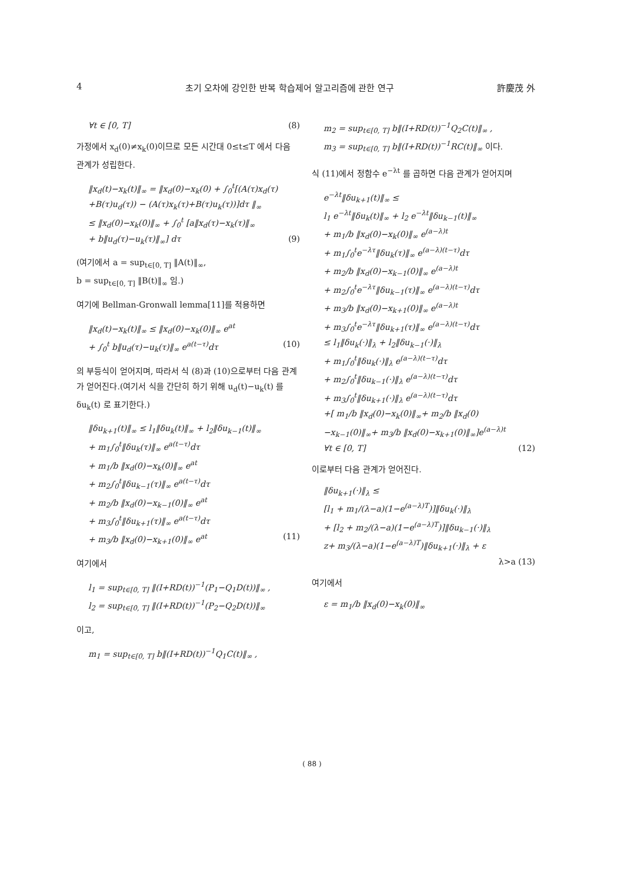4 초기 오차에 강인한 반복 학습제어 알고리즘에 관한 연구 許慶茂 外
∀t ∈ [0, T] (8)
가정에서 x<sub>d</sub>(0)≠x<sub>k</sub>(0)이므로 모든 시간대 0≤t≤T 에서 다음 관계가 성립한다.
‖x<sub>d</sub>(t)−x<sub>k</sub>(t)‖<sub>∞</sub> = ‖x<sub>d</sub>(0)−x<sub>k</sub>(0) + ∫<sub>0</sub><sup>t</sup>[(A(τ)x<sub>d</sub>(τ)
+B(τ)u<sub>d</sub>(τ)) − (A(τ)x<sub>k</sub>(τ)+B(τ)u<sub>k</sub>(τ))]dτ ‖<sub>∞</sub>
≤ ‖x<sub>d</sub>(0)−x<sub>k</sub>(0)‖<sub>∞</sub> + ∫<sub>0</sub><sup>t</sup> [a‖x<sub>d</sub>(τ)−x<sub>k</sub>(τ)‖<sub>∞</sub>
+ b‖u<sub>d</sub>(τ)−u<sub>k</sub>(τ)‖<sub>∞</sub>] dτ (9)
(여기에서 a = sup<sub>t∈[0, T]</sub> ‖A(t)‖<sub>∞</sub>,
b = sup<sub>t∈[0, T]</sub> ‖B(t)‖<sub>∞</sub> 임.)
여기에 Bellman-Gronwall lemma[11]를 적용하면
‖x<sub>d</sub>(t)−x<sub>k</sub>(t)‖<sub>∞</sub> ≤ ‖x<sub>d</sub>(0)−x<sub>k</sub>(0)‖<sub>∞</sub> e<sup>at</sup>
+ ∫<sub>0</sub><sup>t</sup> b‖u<sub>d</sub>(τ)−u<sub>k</sub>(τ)‖<sub>∞</sub> e<sup>a(t−τ)</sup>dτ (10)
의 부등식이 얻어지며, 따라서 식 (8)과 (10)으로부터 다음 관계가 얻어진다.(여기서 식을 간단히 하기 위해 u<sub>d</sub>(t)−u<sub>k</sub>(t) 를 δu<sub>k</sub>(t) 로 표기한다.)
‖δu<sub>k+1</sub>(t)‖<sub>∞</sub> ≤ l<sub>1</sub>‖δu<sub>k</sub>(t)‖<sub>∞</sub> + l<sub>2</sub>‖δu<sub>k−1</sub>(t)‖<sub>∞</sub>
+ m<sub>1</sub>∫<sub>0</sub><sup>t</sup>‖δu<sub>k</sub>(τ)‖<sub>∞</sub> e<sup>a(t−τ)</sup>dτ
+ m<sub>1</sub>/b ‖x<sub>d</sub>(0)−x<sub>k</sub>(0)‖<sub>∞</sub> e<sup>at</sup>
+ m<sub>2</sub>∫<sub>0</sub><sup>t</sup>‖δu<sub>k−1</sub>(τ)‖<sub>∞</sub> e<sup>a(t−τ)</sup>dτ
+ m<sub>2</sub>/b ‖x<sub>d</sub>(0)−x<sub>k−1</sub>(0)‖<sub>∞</sub> e<sup>at</sup>
+ m<sub>3</sub>∫<sub>0</sub><sup>t</sup>‖δu<sub>k+1</sub>(τ)‖<sub>∞</sub> e<sup>a(t−τ)</sup>dτ
+ m<sub>3</sub>/b ‖x<sub>d</sub>(0)−x<sub>k+1</sub>(0)‖<sub>∞</sub> e<sup>at</sup> (11)
여기에서
l<sub>1</sub> = sup<sub>t∈[0, T]</sub> ‖(I+RD(t))<sup>−1</sup>(P<sub>1</sub>−Q<sub>1</sub>D(t))‖<sub>∞</sub> ,
l<sub>2</sub> = sup<sub>t∈[0, T]</sub> ‖(I+RD(t))<sup>−1</sup>(P<sub>2</sub>−Q<sub>2</sub>D(t))‖<sub>∞</sub>
이고,
m<sub>1</sub> = sup<sub>t∈[0, T]</sub> b‖(I+RD(t))<sup>−1</sup>Q<sub>1</sub>C(t)‖<sub>∞</sub> ,
m<sub>2</sub> = sup<sub>t∈[0, T]</sub> b‖(I+RD(t))<sup>−1</sup>Q<sub>2</sub>C(t)‖<sub>∞</sub> ,
m<sub>3</sub> = sup<sub>t∈[0, T]</sub> b‖(I+RD(t))<sup>−1</sup>RC(t)‖<sub>∞</sub> 이다.
식 (11)에서 정함수 e<sup>−λt</sup> 를 곱하면 다음 관계가 얻어지며
e<sup>−λt</sup>‖δu<sub>k+1</sub>(t)‖<sub>∞</sub> ≤
l<sub>1</sub> e<sup>−λt</sup>‖δu<sub>k</sub>(t)‖<sub>∞</sub> + l<sub>2</sub> e<sup>−λt</sup>‖δu<sub>k−1</sub>(t)‖<sub>∞</sub>
+ m<sub>1</sub>/b ‖x<sub>d</sub>(0)−x<sub>k</sub>(0)‖<sub>∞</sub> e<sup>(a−λ)t</sup>
+ m<sub>1</sub>∫<sub>0</sub><sup>t</sup>e<sup>−λτ</sup>‖δu<sub>k</sub>(τ)‖<sub>∞</sub> e<sup>(a−λ)(t−τ)</sup>dτ
+ m<sub>2</sub>/b ‖x<sub>d</sub>(0)−x<sub>k−1</sub>(0)‖<sub>∞</sub> e<sup>(a−λ)t</sup>
+ m<sub>2</sub>∫<sub>0</sub><sup>t</sup>e<sup>−λτ</sup>‖δu<sub>k−1</sub>(τ)‖<sub>∞</sub> e<sup>(a−λ)(t−τ)</sup>dτ
+ m<sub>3</sub>/b ‖x<sub>d</sub>(0)−x<sub>k+1</sub>(0)‖<sub>∞</sub> e<sup>(a−λ)t</sup>
+ m<sub>3</sub>∫<sub>0</sub><sup>t</sup>e<sup>−λτ</sup>‖δu<sub>k+1</sub>(τ)‖<sub>∞</sub> e<sup>(a−λ)(t−τ)</sup>dτ
≤ l<sub>1</sub>‖δu<sub>k</sub>(·)‖<sub>λ</sub> + l<sub>2</sub>‖δu<sub>k−1</sub>(·)‖<sub>λ</sub>
+ m<sub>1</sub>∫<sub>0</sub><sup>t</sup>‖δu<sub>k</sub>(·)‖<sub>λ</sub> e<sup>(a−λ)(t−τ)</sup>dτ
+ m<sub>2</sub>∫<sub>0</sub><sup>t</sup>‖δu<sub>k−1</sub>(·)‖<sub>λ</sub> e<sup>(a−λ)(t−τ)</sup>dτ
+ m<sub>3</sub>∫<sub>0</sub><sup>t</sup>‖δu<sub>k+1</sub>(·)‖<sub>λ</sub> e<sup>(a−λ)(t−τ)</sup>dτ
+[ m<sub>1</sub>/b ‖x<sub>d</sub>(0)−x<sub>k</sub>(0)‖<sub>∞</sub>+ m<sub>2</sub>/b ‖x<sub>d</sub>(0)
−x<sub>k−1</sub>(0)‖<sub>∞</sub>+ m<sub>3</sub>/b ‖x<sub>d</sub>(0)−x<sub>k+1</sub>(0)‖<sub>∞</sub>]e<sup>(a−λ)t</sup>
∀t ∈ [0, T] (12)
이로부터 다음 관계가 얻어진다.
‖δu<sub>k+1</sub>(·)‖<sub>λ</sub> ≤
[l<sub>1</sub> + m<sub>1</sub>/(λ−a)(1−e<sup>(a−λ)T</sup>)]‖δu<sub>k</sub>(·)‖<sub>λ</sub>
+ [l<sub>2</sub> + m<sub>2</sub>/(λ−a)(1−e<sup>(a−λ)T</sup>)]‖δu<sub>k−1</sub>(·)‖<sub>λ</sub>
z+ m<sub>3</sub>/(λ−a)(1−e<sup>(a−λ)T</sup>)‖δu<sub>k+1</sub>(·)‖<sub>λ</sub> + ε
λ>a (13)
여기에서
ε = m<sub>1</sub>/b ‖x<sub>d</sub>(0)−x<sub>k</sub>(0)‖<sub>∞</sub>
( 88 )